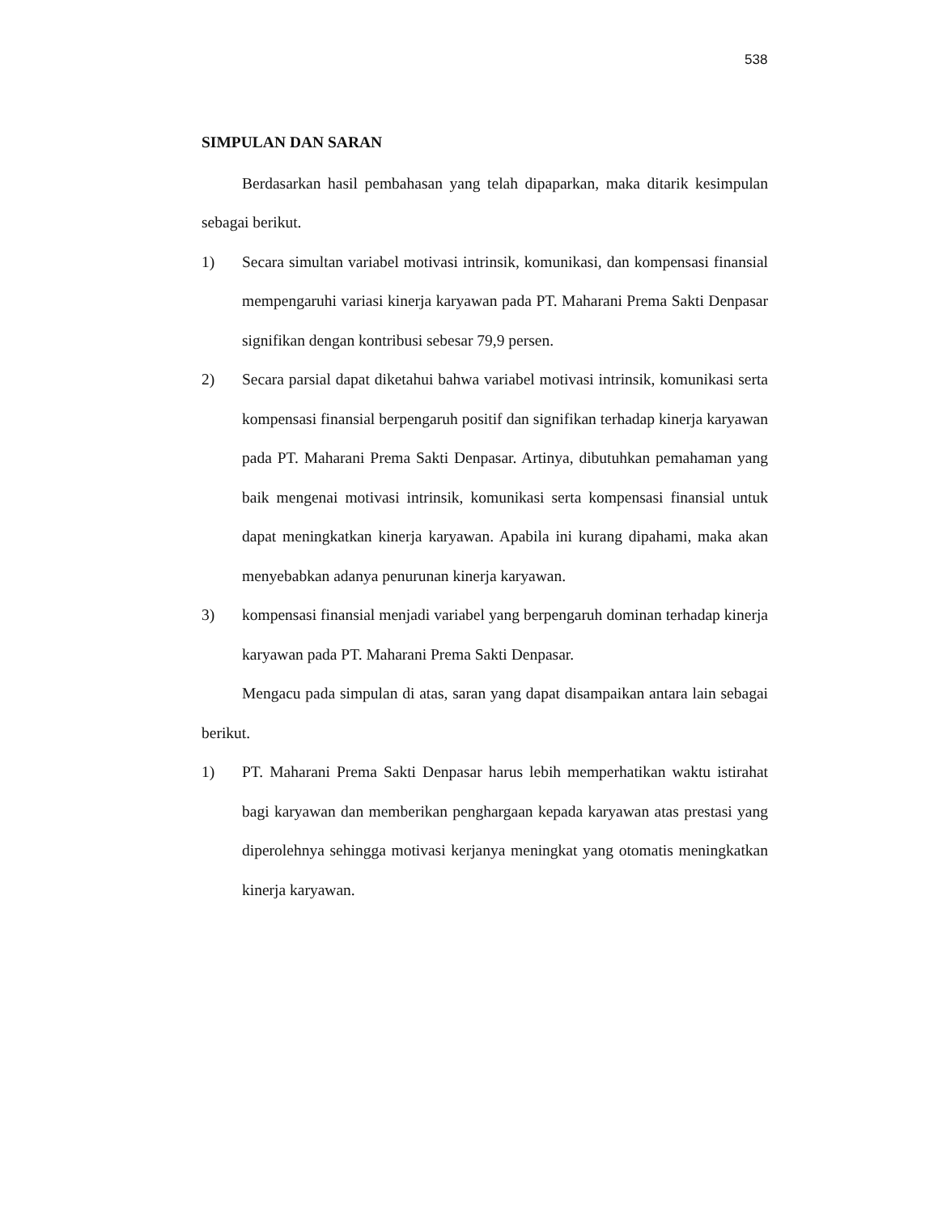538
SIMPULAN DAN SARAN
Berdasarkan hasil pembahasan yang telah dipaparkan, maka ditarik kesimpulan sebagai berikut.
1) Secara simultan variabel motivasi intrinsik, komunikasi, dan kompensasi finansial mempengaruhi variasi kinerja karyawan pada PT. Maharani Prema Sakti Denpasar signifikan dengan kontribusi sebesar 79,9 persen.
2) Secara parsial dapat diketahui bahwa variabel motivasi intrinsik, komunikasi serta kompensasi finansial berpengaruh positif dan signifikan terhadap kinerja karyawan pada PT. Maharani Prema Sakti Denpasar. Artinya, dibutuhkan pemahaman yang baik mengenai motivasi intrinsik, komunikasi serta kompensasi finansial untuk dapat meningkatkan kinerja karyawan. Apabila ini kurang dipahami, maka akan menyebabkan adanya penurunan kinerja karyawan.
3) kompensasi finansial menjadi variabel yang berpengaruh dominan terhadap kinerja karyawan pada PT. Maharani Prema Sakti Denpasar.
Mengacu pada simpulan di atas, saran yang dapat disampaikan antara lain sebagai berikut.
1) PT. Maharani Prema Sakti Denpasar harus lebih memperhatikan waktu istirahat bagi karyawan dan memberikan penghargaan kepada karyawan atas prestasi yang diperolehnya sehingga motivasi kerjanya meningkat yang otomatis meningkatkan kinerja karyawan.